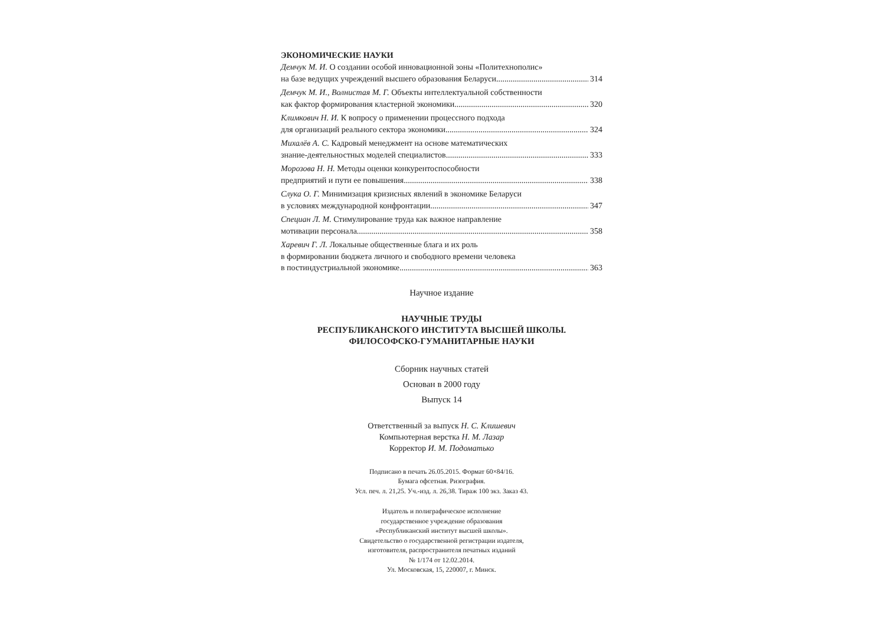ЭКОНОМИЧЕСКИЕ НАУКИ
Демчук М. И. О создании особой инновационной зоны «Политехнополис»
на базе ведущих учреждений высшего образования Беларуси 314
Демчук М. И., Волнистая М. Г. Объекты интеллектуальной собственности
как фактор формирования кластерной экономики 320
Климкович Н. И. К вопросу о применении процессного подхода
для организаций реального сектора экономики 324
Михалёв А. С. Кадровый менеджмент на основе математических
знание-деятельностных моделей специалистов 333
Морозова Н. Н. Методы оценки конкурентоспособности
предприятий и пути ее повышения 338
Слука О. Г. Минимизация кризисных явлений в экономике Беларуси
в условиях международной конфронтации 347
Специан Л. М. Стимулирование труда как важное направление
мотивации персонала 358
Харевич Г. Л. Локальные общественные блага и их роль
в формировании бюджета личного и свободного времени человека
в постиндустриальной экономике 363
Научное издание
НАУЧНЫЕ ТРУДЫ
РЕСПУБЛИКАНСКОГО ИНСТИТУТА ВЫСШЕЙ ШКОЛЫ.
ФИЛОСОФСКО-ГУМАНИТАРНЫЕ НАУКИ
Сборник научных статей
Основан в 2000 году
Выпуск 14
Ответственный за выпуск Н. С. Клишевич
Компьютерная верстка Н. М. Лазар
Корректор И. М. Подоматько
Подписано в печать 26.05.2015. Формат 60×84/16.
Бумага офсетная. Ризография.
Усл. печ. л. 21,25. Уч.-изд. л. 26,38. Тираж 100 экз. Заказ 43.
Издатель и полиграфическое исполнение
государственное учреждение образования
«Республиканский институт высшей школы».
Свидетельство о государственной регистрации издателя,
изготовителя, распространителя печатных изданий
№ 1/174 от 12.02.2014.
Ул. Московская, 15, 220007, г. Минск.